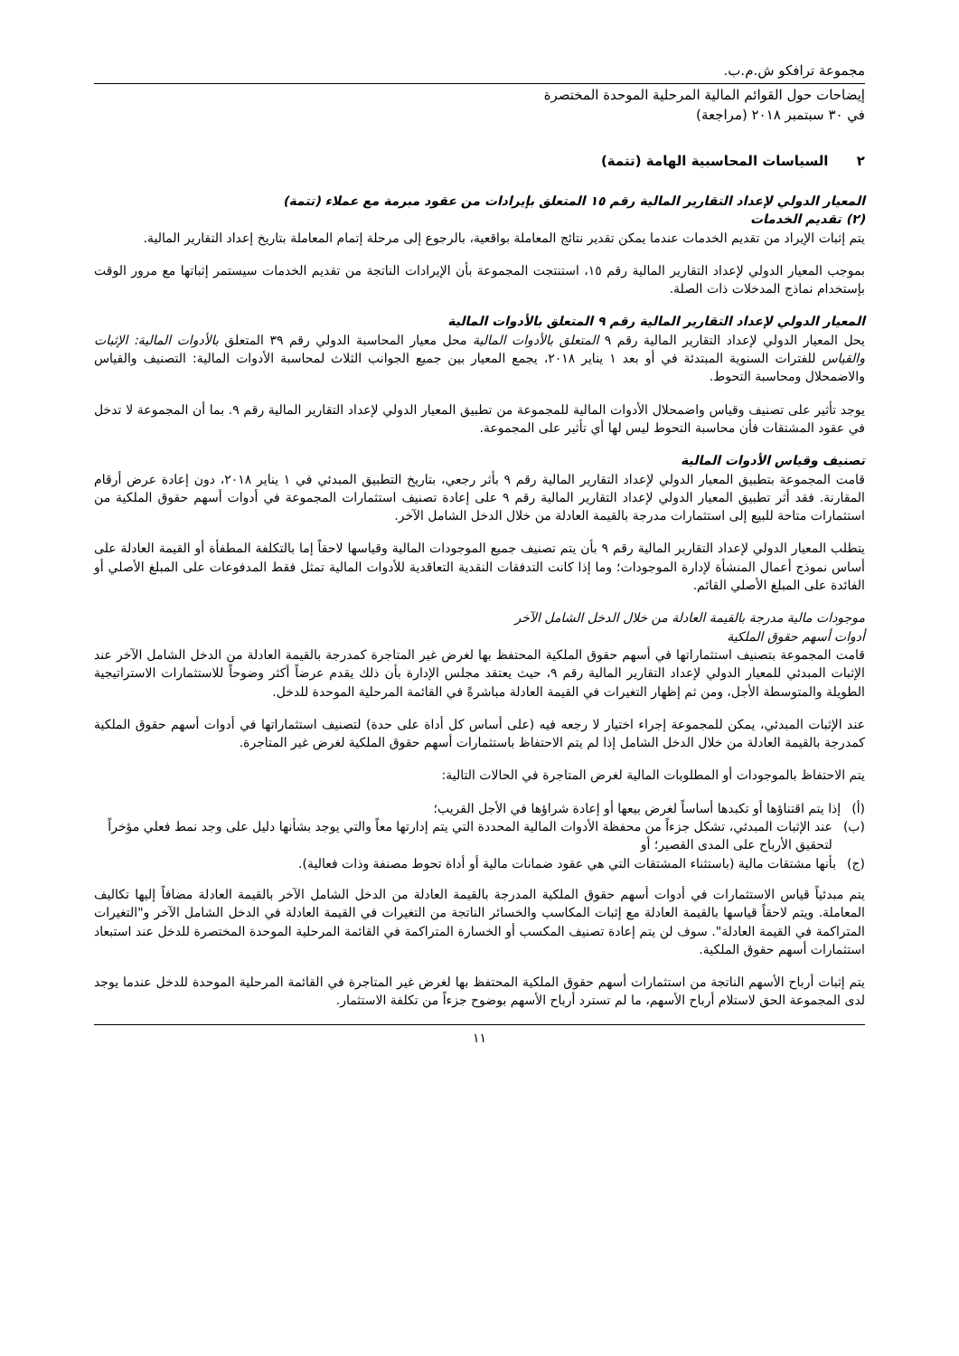مجموعة ترافكو ش.م.ب.
إيضاحات حول القوائم المالية المرحلية الموحدة المختصرة
في ٣٠ سبتمبر ٢٠١٨ (مراجعة)
٢ السياسات المحاسبية الهامة (تتمة)
المعيار الدولي لإعداد التقارير المالية رقم ١٥ المتعلق بإيرادات من عقود مبرمة مع عملاء (تتمة)
(٢) تقديم الخدمات
يتم إثبات الإيراد من تقديم الخدمات عندما يمكن تقدير نتائج المعاملة بواقعية، بالرجوع إلى مرحلة إتمام المعاملة بتاريخ إعداد التقارير المالية.
بموجب المعيار الدولي لإعداد التقارير المالية رقم ١٥، استنتجت المجموعة بأن الإيرادات الناتجة من تقديم الخدمات سيستمر إثباتها مع مرور الوقت بإستخدام نماذج المدخلات ذات الصلة.
المعيار الدولي لإعداد التقارير المالية رقم ٩ المتعلق بالأدوات المالية
يحل المعيار الدولي لإعداد التقارير المالية رقم ٩ المتعلق بالأدوات المالية محل معيار المحاسبة الدولي رقم ٣٩ المتعلق بالأدوات المالية: الإثبات والقياس للفترات السنوية المبتدئة في أو بعد ١ يناير ٢٠١٨، يجمع المعيار بين جميع الجوانب الثلاث لمحاسبة الأدوات المالية: التصنيف والقياس والاضمحلال ومحاسبة التحوط.
يوجد تأثير على تصنيف وقياس واضمحلال الأدوات المالية للمجموعة من تطبيق المعيار الدولي لإعداد التقارير المالية رقم ٩. بما أن المجموعة لا تدخل في عقود المشتقات فأن محاسبة التحوط ليس لها أي تأثير على المجموعة.
تصنيف وقياس الأدوات المالية
قامت المجموعة بتطبيق المعيار الدولي لإعداد التقارير المالية رقم ٩ بأثر رجعي، بتاريخ التطبيق المبدئي في ١ يناير ٢٠١٨، دون إعادة عرض أرقام المقارنة. فقد أثر تطبيق المعيار الدولي لإعداد التقارير المالية رقم ٩ على إعادة تصنيف استثمارات المجموعة في أدوات أسهم حقوق الملكية من استثمارات متاحة للبيع إلى استثمارات مدرجة بالقيمة العادلة من خلال الدخل الشامل الآخر.
يتطلب المعيار الدولي لإعداد التقارير المالية رقم ٩ بأن يتم تصنيف جميع الموجودات المالية وقياسها لاحقاً إما بالتكلفة المطفأة أو القيمة العادلة على أساس نموذج أعمال المنشأة لإدارة الموجودات؛ وما إذا كانت التدفقات النقدية التعاقدية للأدوات المالية تمثل فقط المدفوعات على المبلغ الأصلي أو الفائدة على المبلغ الأصلي القائم.
موجودات مالية مدرجة بالقيمة العادلة من خلال الدخل الشامل الآخر
أدوات أسهم حقوق الملكية
قامت المجموعة بتصنيف استثماراتها في أسهم حقوق الملكية المحتفظ بها لغرض غير المتاجرة كمدرجة بالقيمة العادلة من الدخل الشامل الآخر عند الإثبات المبدئي للمعيار الدولي لإعداد التقارير المالية رقم ٩، حيث يعتقد مجلس الإدارة بأن ذلك يقدم عرضاً أكثر وضوحاً للاستثمارات الاستراتيجية الطويلة والمتوسطة الأجل، ومن ثم إظهار التغيرات في القيمة العادلة مباشرةً في القائمة المرحلية الموحدة للدخل.
عند الإثبات المبدئي، يمكن للمجموعة إجراء اختيار لا رجعه فيه (على أساس كل أداة على حدة) لتصنيف استثماراتها في أدوات أسهم حقوق الملكية كمدرجة بالقيمة العادلة من خلال الدخل الشامل إذا لم يتم الاحتفاظ باستثمارات أسهم حقوق الملكية لغرض غير المتاجرة.
يتم الاحتفاظ بالموجودات أو المطلوبات المالية لغرض المتاجرة في الحالات التالية:
(أ) إذا يتم اقتناؤها أو تكبدها أساساً لغرض بيعها أو إعادة شراؤها في الأجل القريب؛
(ب) عند الإثبات المبدئي، تشكل جزءاً من محفظة الأدوات المالية المحددة التي يتم إدارتها معاً والتي يوجد بشأنها دليل على وجد نمط فعلي مؤخراً لتحقيق الأرباح على المدى القصير؛ أو
(ج) بأنها مشتقات مالية (باستثناء المشتقات التي هي عقود ضمانات مالية أو أداة تحوط مصنفة وذات فعالية).
يتم مبدئياً قياس الاستثمارات في أدوات أسهم حقوق الملكية المدرجة بالقيمة العادلة من الدخل الشامل الآخر بالقيمة العادلة مضافاً إليها تكاليف المعاملة. ويتم لاحقاً قياسها بالقيمة العادلة مع إثبات المكاسب والخسائر الناتجة من التغيرات في القيمة العادلة في الدخل الشامل الآخر و"التغيرات المتراكمة في القيمة العادلة". سوف لن يتم إعادة تصنيف المكسب أو الخسارة المتراكمة في القائمة المرحلية الموحدة المختصرة للدخل عند استبعاد استثمارات أسهم حقوق الملكية.
يتم إثبات أرباح الأسهم الناتجة من استثمارات أسهم حقوق الملكية المحتفظ بها لغرض غير المتاجرة في القائمة المرحلية الموحدة للدخل عندما يوجد لدى المجموعة الحق لاستلام أرباح الأسهم، ما لم تسترد أرباح الأسهم بوضوح جزءاً من تكلفة الاستثمار.
١١